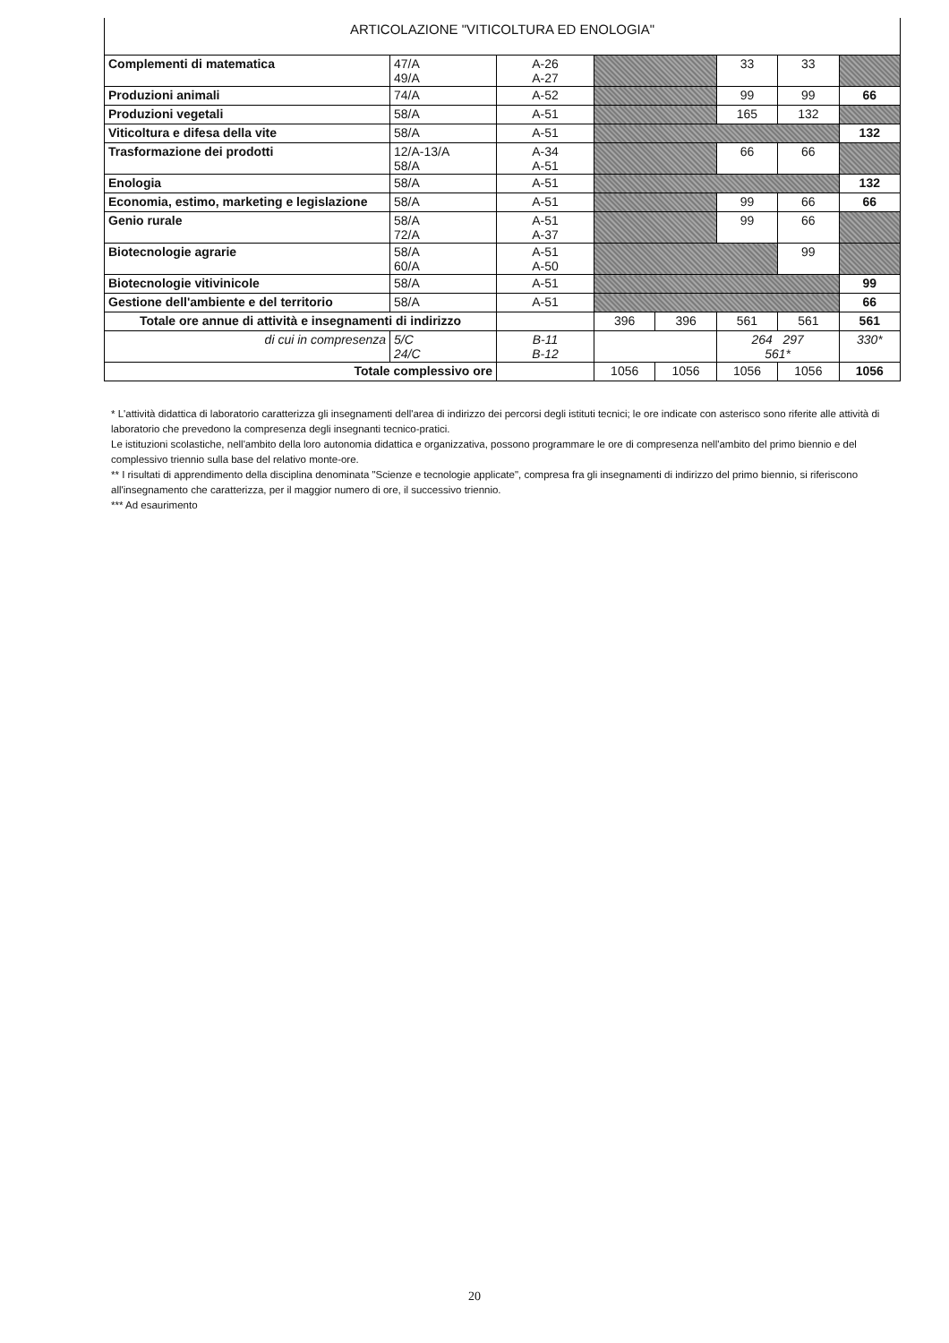ARTICOLAZIONE "VITICOLTURA ED ENOLOGIA"
| Complementi di matematica | 47/A 49/A | A-26 A-27 | | | 33 | 33 | |
| Produzioni animali | 74/A | A-52 | | | 99 | 99 | 66 |
| Produzioni vegetali | 58/A | A-51 | | | 165 | 132 | |
| Viticoltura e difesa della vite | 58/A | A-51 | | | | | 132 |
| Trasformazione dei prodotti | 12/A-13/A 58/A | A-34 A-51 | | | 66 | 66 | |
| Enologia | 58/A | A-51 | | | | | 132 |
| Economia, estimo, marketing e legislazione | 58/A | A-51 | | | 99 | 66 | 66 |
| Genio rurale | 58/A 72/A | A-51 A-37 | | | 99 | 66 | |
| Biotecnologie agrarie | 58/A 60/A | A-51 A-50 | | | | 99 | |
| Biotecnologie vitivinicole | 58/A | A-51 | | | | | 99 |
| Gestione dell'ambiente e del territorio | 58/A | A-51 | | | | | 66 |
| Totale ore annue di attività e insegnamenti di indirizzo | | | 396 | 396 | 561 | 561 | 561 |
| di cui in compresenza | 5/C 24/C | B-11 B-12 | | | 264 297 561* | | 330* |
| Totale complessivo ore | | | 1056 | 1056 | 1056 | 1056 | 1056 |
* L'attività didattica di laboratorio caratterizza gli insegnamenti dell'area di indirizzo dei percorsi degli istituti tecnici; le ore indicate con asterisco sono riferite alle attività di laboratorio che prevedono la compresenza degli insegnanti tecnico-pratici.
Le istituzioni scolastiche, nell'ambito della loro autonomia didattica e organizzativa, possono programmare le ore di compresenza nell'ambito del primo biennio e del complessivo triennio sulla base del relativo monte-ore.
** I risultati di apprendimento della disciplina denominata "Scienze e tecnologie applicate", compresa fra gli insegnamenti di indirizzo del primo biennio, si riferiscono all'insegnamento che caratterizza, per il maggior numero di ore, il successivo triennio.
*** Ad esaurimento
20